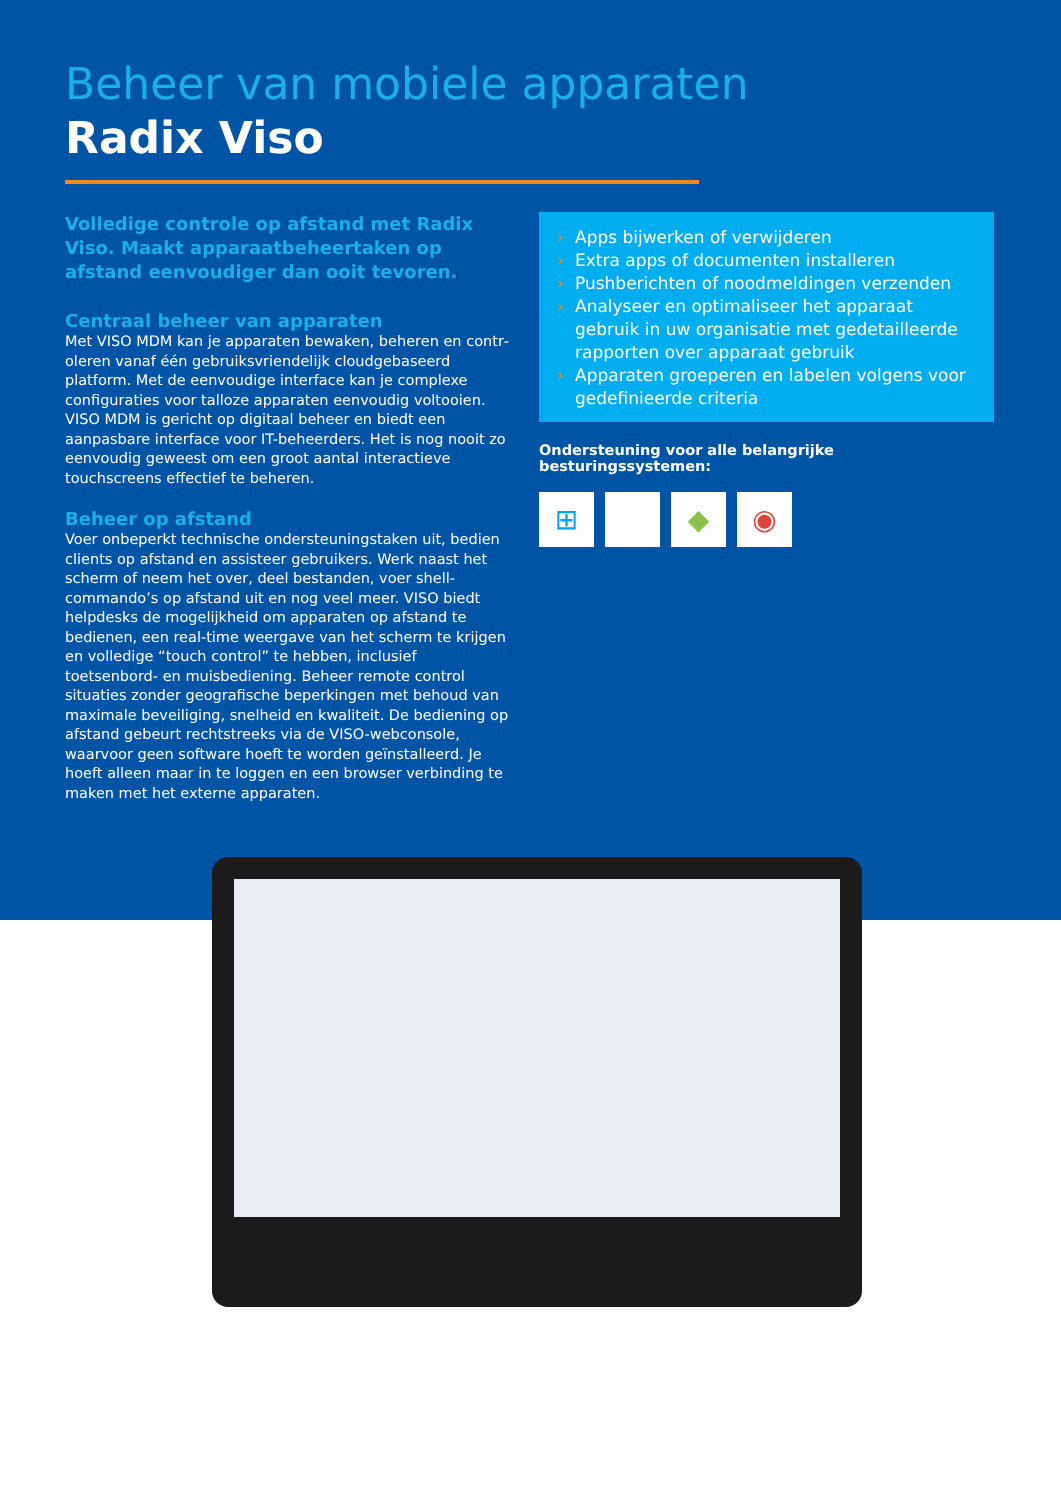Beheer van mobiele apparaten
Radix Viso
Volledige controle op afstand met Radix Viso. Maakt apparaatbeheertaken op afstand een­voudiger dan ooit tevoren.
Centraal beheer van apparaten
Met VISO MDM kan je apparaten bewaken, beheren en contr­oleren vanaf één gebruiksvriendelijk cloudgebaseerd platform. Met de eenvoudige interface kan je complexe configuraties voor talloze apparaten eenvoudig voltooien. VISO MDM is gericht op digitaal beheer en biedt een aanpasbare interface voor IT-beheerders. Het is nog nooit zo eenvoudig geweest om een groot aantal interactieve touchscreens effectief te beheren.
Beheer op afstand
Voer onbeperkt technische ondersteuningstaken uit, bedien clients op afstand en assisteer gebruikers. Werk naast het scherm of neem het over, deel bestanden, voer shell-commando’s op af­stand uit en nog veel meer. VISO biedt helpdesks de mogelijkheid om apparaten op afstand te bedienen, een real-time weergave van het scherm te krijgen en volledige “touch control” te heb­ben, inclusief toetsenbord- en muisbediening. Beheer remote control situaties zonder geografische beperkingen met behoud van maximale beveiliging, snelheid en kwaliteit. De bediening op afstand gebeurt rechtstreeks via de VISO-webconsole, waarvoor geen software hoeft te worden geïnstalleerd. Je hoeft alleen maar in te loggen en een browser verbinding te maken met het externe apparaten.
› Apps bijwerken of verwijderen
› Extra apps of documenten installeren
› Pushberichten of noodmeldingen verzenden
› Analyseer en optimaliseer het apparaat gebruik in uw organisatie met gedetailleerde rapporten over apparaat gebruik
› Apparaten groeperen en labelen volgens voor gedefinieerde criteria
Ondersteuning voor alle belangrijke besturingssystemen:
⊞ ◆ ◉